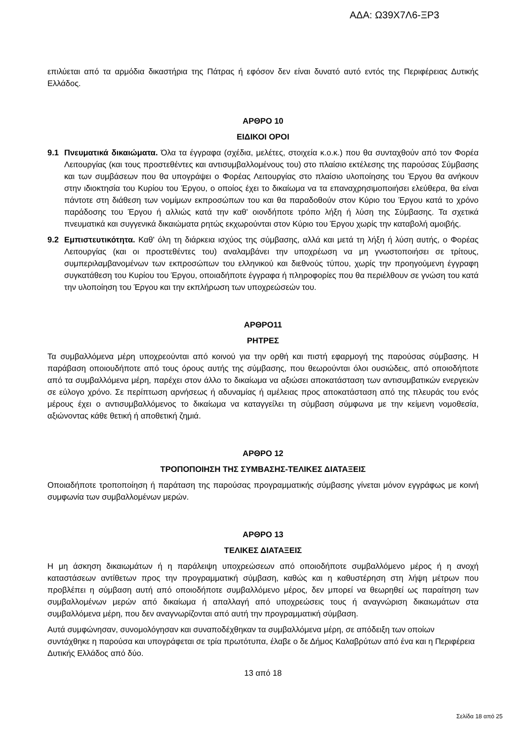ΑΔΑ: Ω39Χ7Λ6-ΞΡ3
επιλύεται από τα αρμόδια δικαστήρια της Πάτρας ή εφόσον δεν είναι δυνατό αυτό εντός της Περιφέρειας Δυτικής Ελλάδος.
ΑΡΘΡΟ 10
ΕΙΔΙΚΟΙ ΟΡΟΙ
9.1 Πνευματικά δικαιώματα. Όλα τα έγγραφα (σχέδια, μελέτες, στοιχεία κ.ο.κ.) που θα συνταχθούν από τον Φορέα Λειτουργίας (και τους προστεθέντες και αντισυμβαλλομένους του) στο πλαίσιο εκτέλεσης της παρούσας Σύμβασης και των συμβάσεων που θα υπογράψει ο Φορέας Λειτουργίας στο πλαίσιο υλοποίησης του Έργου θα ανήκουν στην ιδιοκτησία του Κυρίου του Έργου, ο οποίος έχει το δικαίωμα να τα επαναχρησιμοποιήσει ελεύθερα, θα είναι πάντοτε στη διάθεση των νομίμων εκπροσώπων του και θα παραδοθούν στον Κύριο του Έργου κατά το χρόνο παράδοσης του Έργου ή αλλιώς κατά την καθ' οιονδήποτε τρόπο λήξη ή λύση της Σύμβασης. Τα σχετικά πνευματικά και συγγενικά δικαιώματα ρητώς εκχωρούνται στον Κύριο του Έργου χωρίς την καταβολή αμοιβής.
9.2 Εμπιστευτικότητα. Καθ' όλη τη διάρκεια ισχύος της σύμβασης, αλλά και μετά τη λήξη ή λύση αυτής, ο Φορέας Λειτουργίας (και οι προστεθέντες του) αναλαμβάνει την υποχρέωση να μη γνωστοποιήσει σε τρίτους, συμπεριλαμβανομένων των εκπροσώπων του ελληνικού και διεθνούς τύπου, χωρίς την προηγούμενη έγγραφη συγκατάθεση του Κυρίου του Έργου, οποιαδήποτε έγγραφα ή πληροφορίες που θα περιέλθουν σε γνώση του κατά την υλοποίηση του Έργου και την εκπλήρωση των υποχρεώσεών του.
ΑΡΘΡΟ11
ΡΗΤΡΕΣ
Τα συμβαλλόμενα μέρη υποχρεούνται από κοινού για την ορθή και πιστή εφαρμογή της παρούσας σύμβασης. Η παράβαση οποιουδήποτε από τους όρους αυτής της σύμβασης, που θεωρούνται όλοι ουσιώδεις, από οποιοδήποτε από τα συμβαλλόμενα μέρη, παρέχει στον άλλο το δικαίωμα να αξιώσει αποκατάσταση των αντισυμβατικών ενεργειών σε εύλογο χρόνο. Σε περίπτωση αρνήσεως ή αδυναμίας ή αμέλειας προς αποκατάσταση από της πλευράς του ενός μέρους έχει ο αντισυμβαλλόμενος το δικαίωμα να καταγγείλει τη σύμβαση σύμφωνα με την κείμενη νομοθεσία, αξιώνοντας κάθε θετική ή αποθετική ζημιά.
ΑΡΘΡΟ 12
ΤΡΟΠΟΠΟΙΗΣΗ ΤΗΣ ΣΥΜΒΑΣΗΣ-ΤΕΛΙΚΕΣ ΔΙΑΤΑΞΕΙΣ
Οποιαδήποτε τροποποίηση ή παράταση της παρούσας προγραμματικής σύμβασης γίνεται μόνον εγγράφως με κοινή συμφωνία των συμβαλλομένων μερών.
ΑΡΘΡΟ 13
ΤΕΛΙΚΕΣ ΔΙΑΤΑΞΕΙΣ
Η μη άσκηση δικαιωμάτων ή η παράλειψη υποχρεώσεων από οποιοδήποτε συμβαλλόμενο μέρος ή η ανοχή καταστάσεων αντίθετων προς την προγραμματική σύμβαση, καθώς και η καθυστέρηση στη λήψη μέτρων που προβλέπει η σύμβαση αυτή από οποιοδήποτε συμβαλλόμενο μέρος, δεν μπορεί να θεωρηθεί ως παραίτηση των συμβαλλομένων μερών από δικαίωμα ή απαλλαγή από υποχρεώσεις τους ή αναγνώριση δικαιωμάτων στα συμβαλλόμενα μέρη, που δεν αναγνωρίζονται από αυτή την προγραμματική σύμβαση.
Αυτά συμφώνησαν, συνομολόγησαν και συναποδέχθηκαν τα συμβαλλόμενα μέρη, σε απόδειξη των οποίων συντάχθηκε η παρούσα και υπογράφεται σε τρία πρωτότυπα, έλαβε ο δε Δήμος Καλαβρύτων από ένα και η Περιφέρεια Δυτικής Ελλάδος από δύο.
13 από 18
Σελίδα 18 από 25